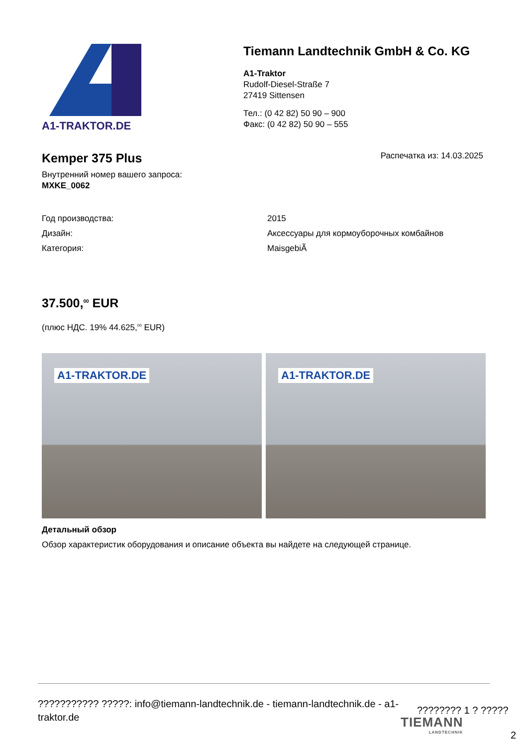A1-TRAKTOR.DE
Tiemann Landtechnik GmbH & Co. KG
A1-Traktor
Rudolf-Diesel-Straße 7
27419 Sittensen
Тел.: (0 42 82) 50 90 – 900
Факс: (0 42 82) 50 90 – 555
Kemper 375 Plus
Распечатка из: 14.03.2025
Внутренний номер вашего запроса:
MXKE_0062
| Год производства: | 2015 |
| Дизайн: | Аксессуары для кормоуборочных комбайнов |
| Категория: | MaisgebiÃ |
37.500,<sup>00</sup> EUR
(плюс НДС. 19% 44.625,<sup>00</sup> EUR)
A1-TRAKTOR.DE
A1-TRAKTOR.DE
Детальный обзор
Обзор характеристик оборудования и описание объекта вы найдете на следующей странице.
??????????? ?????: info@tiemann-landtechnik.de - tiemann-landtechnik.de - a1-traktor.de
???????? 1 ? ?????
TIEMANN
LANDTECHNIK
2